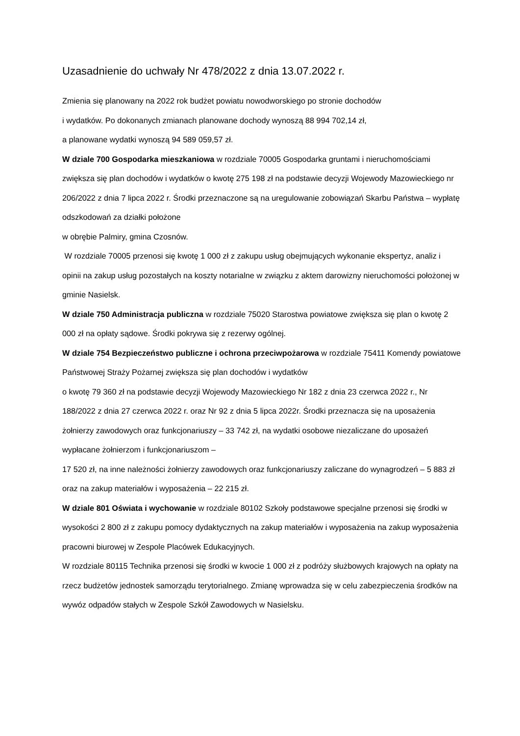Uzasadnienie do uchwały Nr 478/2022 z dnia 13.07.2022 r.
Zmienia się planowany na 2022 rok budżet powiatu nowodworskiego po stronie dochodów
i wydatków. Po dokonanych zmianach planowane dochody wynoszą 88 994 702,14 zł,
a planowane wydatki wynoszą 94 589 059,57 zł.
W dziale 700 Gospodarka mieszkaniowa w rozdziale 70005 Gospodarka gruntami i nieruchomościami zwiększa się plan dochodów i wydatków o kwotę 275 198 zł na podstawie decyzji Wojewody Mazowieckiego nr 206/2022 z dnia 7 lipca 2022 r. Środki przeznaczone są na uregulowanie zobowiązań Skarbu Państwa – wypłatę odszkodowań za działki położone
w obrębie Palmiry, gmina Czosnów.
W rozdziale 70005 przenosi się kwotę 1 000 zł z zakupu usług obejmujących wykonanie ekspertyz, analiz i opinii na zakup usług pozostałych na koszty notarialne w związku z aktem darowizny nieruchomości położonej w gminie Nasielsk.
W dziale 750 Administracja publiczna w rozdziale 75020 Starostwa powiatowe zwiększa się plan o kwotę 2 000 zł na opłaty sądowe. Środki pokrywa się z rezerwy ogólnej.
W dziale 754 Bezpieczeństwo publiczne i ochrona przeciwpożarowa w rozdziale 75411 Komendy powiatowe Państwowej Straży Pożarnej zwiększa się plan dochodów i wydatków
o kwotę 79 360 zł na podstawie decyzji Wojewody Mazowieckiego Nr 182 z dnia 23 czerwca 2022 r., Nr 188/2022 z dnia 27 czerwca 2022 r. oraz Nr 92 z dnia 5 lipca 2022r. Środki przeznacza się na uposażenia żołnierzy zawodowych oraz funkcjonariuszy – 33 742 zł, na wydatki osobowe niezaliczane do uposażeń wypłacane żołnierzom i funkcjonariuszom –
17 520 zł, na inne należności żołnierzy zawodowych oraz funkcjonariuszy zaliczane do wynagrodzeń – 5 883 zł oraz na zakup materiałów i wyposażenia – 22 215 zł.
W dziale 801 Oświata i wychowanie w rozdziale 80102 Szkoły podstawowe specjalne przenosi się środki w wysokości 2 800 zł z zakupu pomocy dydaktycznych na zakup materiałów i wyposażenia na zakup wyposażenia pracowni biurowej w Zespole Placówek Edukacyjnych.
W rozdziale 80115 Technika przenosi się środki w kwocie 1 000 zł z podróży służbowych krajowych na opłaty na rzecz budżetów jednostek samorządu terytorialnego. Zmianę wprowadza się w celu zabezpieczenia środków na wywóz odpadów stałych w Zespole Szkół Zawodowych w Nasielsku.